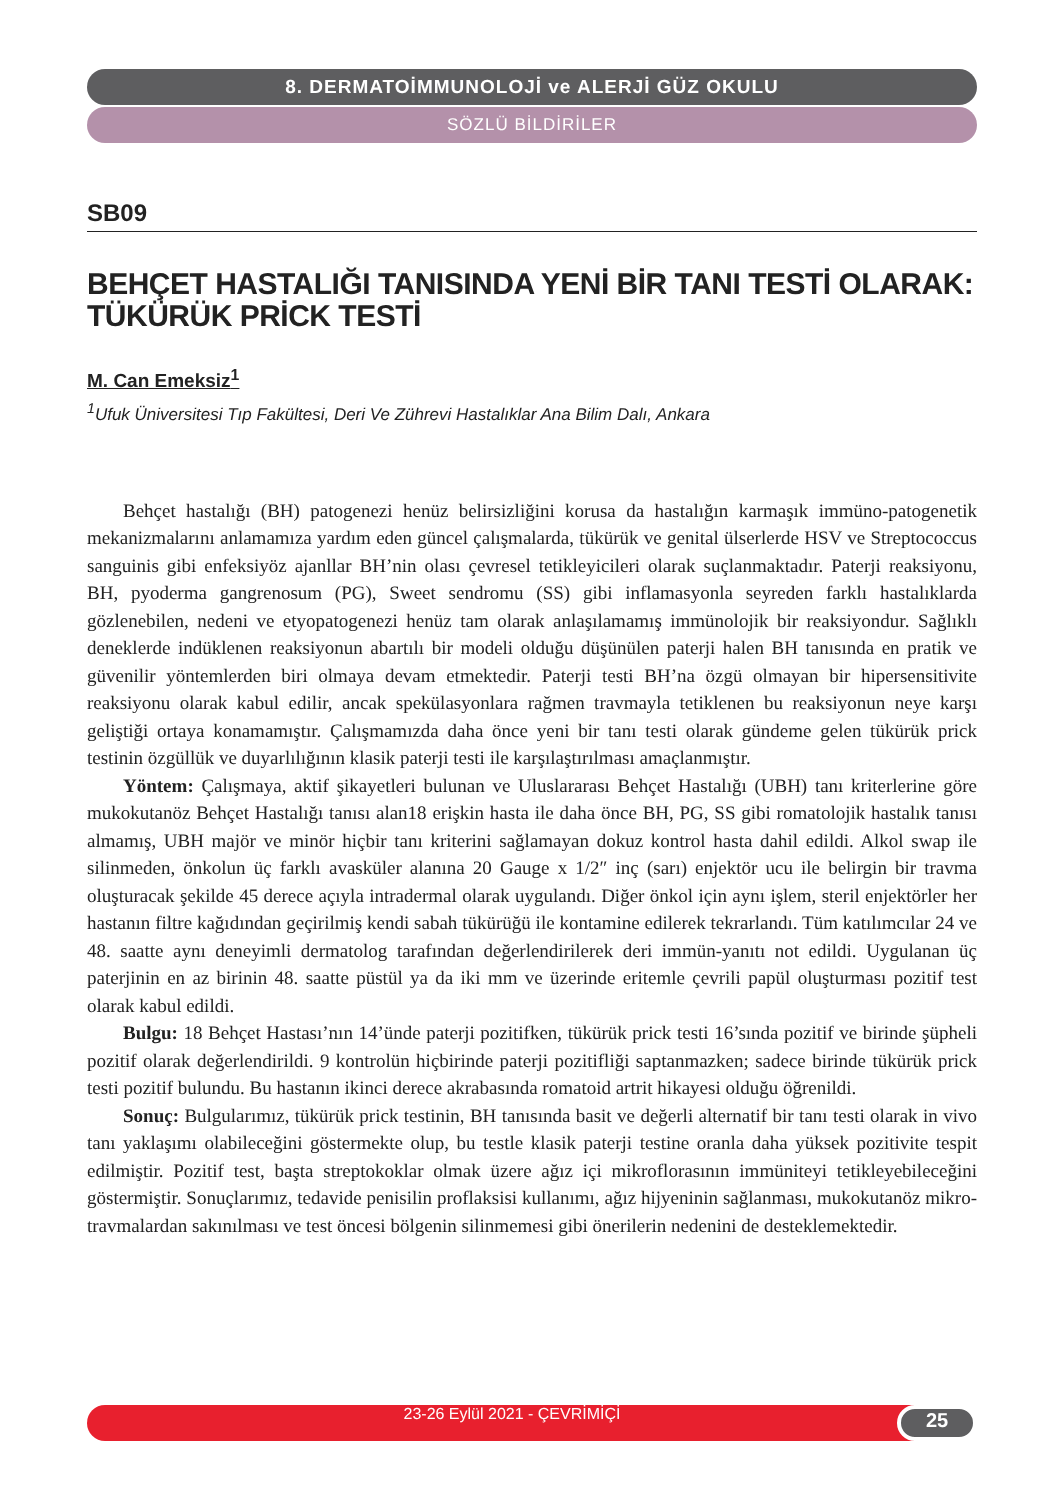8. DERMATOİMMUNOLOJİ ve ALERJİ GÜZ OKULU
SÖZLÜ BİLDİRİLER
SB09
BEHÇET HASTALIĞI TANISINDA YENİ BİR TANI TESTİ OLARAK: TÜKÜRÜK PRİCK TESTİ
M. Can Emeksiz<sup>1</sup>
<sup>1</sup> Ufuk Üniversitesi Tıp Fakültesi, Deri Ve Zührevi Hastalıklar Ana Bilim Dalı, Ankara
Behçet hastalığı (BH) patogenezi henüz belirsizliğini korusa da hastalığın karmaşık immüno-patogenetik mekanizmalarını anlamamıza yardım eden güncel çalışmalarda, tükürük ve genital ülserlerde HSV ve Streptococcus sanguinis gibi enfeksiyöz ajanllar BH’nin olası çevresel tetikleyicileri olarak suçlanmaktadır. Paterji reaksiyonu, BH, pyoderma gangrenosum (PG), Sweet sendromu (SS) gibi inflamasyonla seyreden farklı hastalıklarda gözlenebilen, nedeni ve etyopatogenezi henüz tam olarak anlaşılamamış immünolojik bir reaksiyondur. Sağlıklı deneklerde indüklenen reaksiyonun abartılı bir modeli olduğu düşünülen paterji halen BH tanısında en pratik ve güvenilir yöntemlerden biri olmaya devam etmektedir. Paterji testi BH’na özgü olmayan bir hipersensitivite reaksiyonu olarak kabul edilir, ancak spekülasyonlara rağmen travmayla tetiklenen bu reaksiyonun neye karşı geliştiği ortaya konamamıştır. Çalışmamızda daha önce yeni bir tanı testi olarak gündeme gelen tükürük prick testinin özgüllük ve duyarlılığının klasik paterji testi ile karşılaştırılması amaçlanmıştır.
Yöntem: Çalışmaya, aktif şikayetleri bulunan ve Uluslararası Behçet Hastalığı (UBH) tanı kriterlerine göre mukokutanöz Behçet Hastalığı tanısı alan18 erişkin hasta ile daha önce BH, PG, SS gibi romatolojik hastalık tanısı almamış, UBH majör ve minör hiçbir tanı kriterini sağlamayan dokuz kontrol hasta dahil edildi. Alkol swap ile silinmeden, önkolun üç farklı avasküler alanına 20 Gauge x 1/2″ inç (sarı) enjektör ucu ile belirgin bir travma oluşturacak şekilde 45 derece açıyla intradermal olarak uygulandı. Diğer önkol için aynı işlem, steril enjektörler her hastanın filtre kağıdından geçirilmiş kendi sabah tükürüğü ile kontamine edilerek tekrarlandı. Tüm katılımcılar 24 ve 48. saatte aynı deneyimli dermatolog tarafından değerlendirilerek deri immün-yanıtı not edildi. Uygulanan üç paterjinin en az birinin 48. saatte püstül ya da iki mm ve üzerinde eritemle çevrili papül oluşturması pozitif test olarak kabul edildi.
Bulgu: 18 Behçet Hastası’nın 14’ünde paterji pozitifken, tükürük prick testi 16’sında pozitif ve birinde şüpheli pozitif olarak değerlendirildi. 9 kontrolün hiçbirinde paterji pozitifliği saptanmazken; sadece birinde tükürük prick testi pozitif bulundu. Bu hastanın ikinci derece akrabasında romatoid artrit hikayesi olduğu öğrenildi.
Sonuç: Bulgularımız, tükürük prick testinin, BH tanısında basit ve değerli alternatif bir tanı testi olarak in vivo tanı yaklaşımı olabileceğini göstermekte olup, bu testle klasik paterji testine oranla daha yüksek pozitivite tespit edilmiştir. Pozitif test, başta streptokoklar olmak üzere ağız içi mikroflorasının immüniteyi tetikleyebileceğini göstermiştir. Sonuçlarımız, tedavide penisilin proflaksisi kullanımı, ağız hijyeninin sağlanması, mukokutanöz mikro-travmalardan sakınılması ve test öncesi bölgenin silinmemesi gibi önerilerin nedenini de desteklemektedir.
23-26 Eylül 2021 - ÇEVRİMİÇİ 25